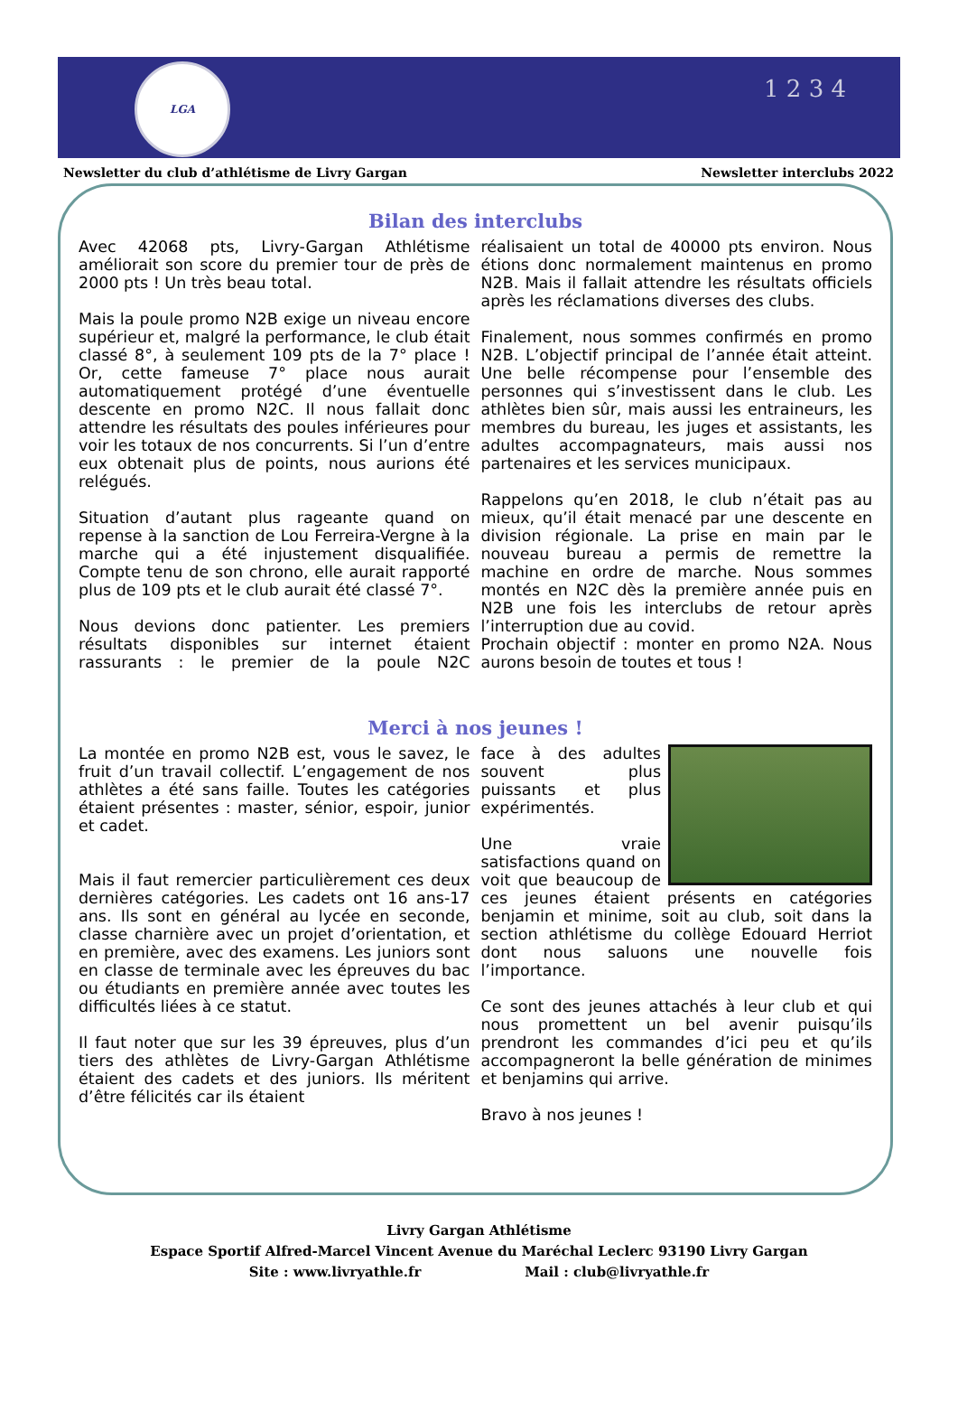LGA
1 2 3 4
Newsletter du club d’athlétisme de Livry Gargan Newsletter interclubs 2022
Bilan des interclubs
Avec 42068 pts, Livry-Gargan Athlétisme améliorait son score du premier tour de près de 2000 pts ! Un très beau total.
Mais la poule promo N2B exige un niveau encore supérieur et, malgré la performance, le club était classé 8°, à seulement 109 pts de la 7° place ! Or, cette fameuse 7° place nous aurait automatiquement protégé d’une éventuelle descente en promo N2C. Il nous fallait donc attendre les résultats des poules inférieures pour voir les totaux de nos concurrents. Si l’un d’entre eux obtenait plus de points, nous aurions été relégués.
Situation d’autant plus rageante quand on repense à la sanction de Lou Ferreira-Vergne à la marche qui a été injustement disqualifiée. Compte tenu de son chrono, elle aurait rapporté plus de 109 pts et le club aurait été classé 7°.
Nous devions donc patienter. Les premiers résultats disponibles sur internet étaient rassurants : le premier de la poule N2C réalisaient un total de 40000 pts environ. Nous étions donc normalement maintenus en promo N2B. Mais il fallait attendre les résultats officiels après les réclamations diverses des clubs.
Finalement, nous sommes confirmés en promo N2B. L’objectif principal de l’année était atteint. Une belle récompense pour l’ensemble des personnes qui s’investissent dans le club. Les athlètes bien sûr, mais aussi les entraineurs, les membres du bureau, les juges et assistants, les adultes accompagnateurs, mais aussi nos partenaires et les services municipaux.
Rappelons qu’en 2018, le club n’était pas au mieux, qu’il était menacé par une descente en division régionale. La prise en main par le nouveau bureau a permis de remettre la machine en ordre de marche. Nous sommes montés en N2C dès la première année puis en N2B une fois les interclubs de retour après l’interruption due au covid.
Prochain objectif : monter en promo N2A. Nous aurons besoin de toutes et tous !
Merci à nos jeunes !
La montée en promo N2B est, vous le savez, le fruit d’un travail collectif. L’engagement de nos athlètes a été sans faille. Toutes les catégories étaient présentes : master, sénior, espoir, junior et cadet.
Mais il faut remercier particulièrement ces deux dernières catégories. Les cadets ont 16 ans-17 ans. Ils sont en général au lycée en seconde, classe charnière avec un projet d’orientation, et en première, avec des examens. Les juniors sont en classe de terminale avec les épreuves du bac ou étudiants en première année avec toutes les difficultés liées à ce statut.
Il faut noter que sur les 39 épreuves, plus d’un tiers des athlètes de Livry-Gargan Athlétisme étaient des cadets et des juniors. Ils méritent d’être félicités car ils étaient
face à des adultes souvent plus puissants et plus expérimentés.
Une vraie satisfactions quand on voit que beaucoup de ces jeunes étaient présents en catégories benjamin et minime, soit au club, soit dans la section athlétisme du collège Edouard Herriot dont nous saluons une nouvelle fois l’importance.
Ce sont des jeunes attachés à leur club et qui nous promettent un bel avenir puisqu’ils prendront les commandes d’ici peu et qu’ils accompagneront la belle génération de minimes et benjamins qui arrive.
Bravo à nos jeunes !
Livry Gargan Athlétisme
Espace Sportif Alfred-Marcel Vincent Avenue du Maréchal Leclerc 93190 Livry Gargan
Site : www.livryathle.fr Mail : club@livryathle.fr